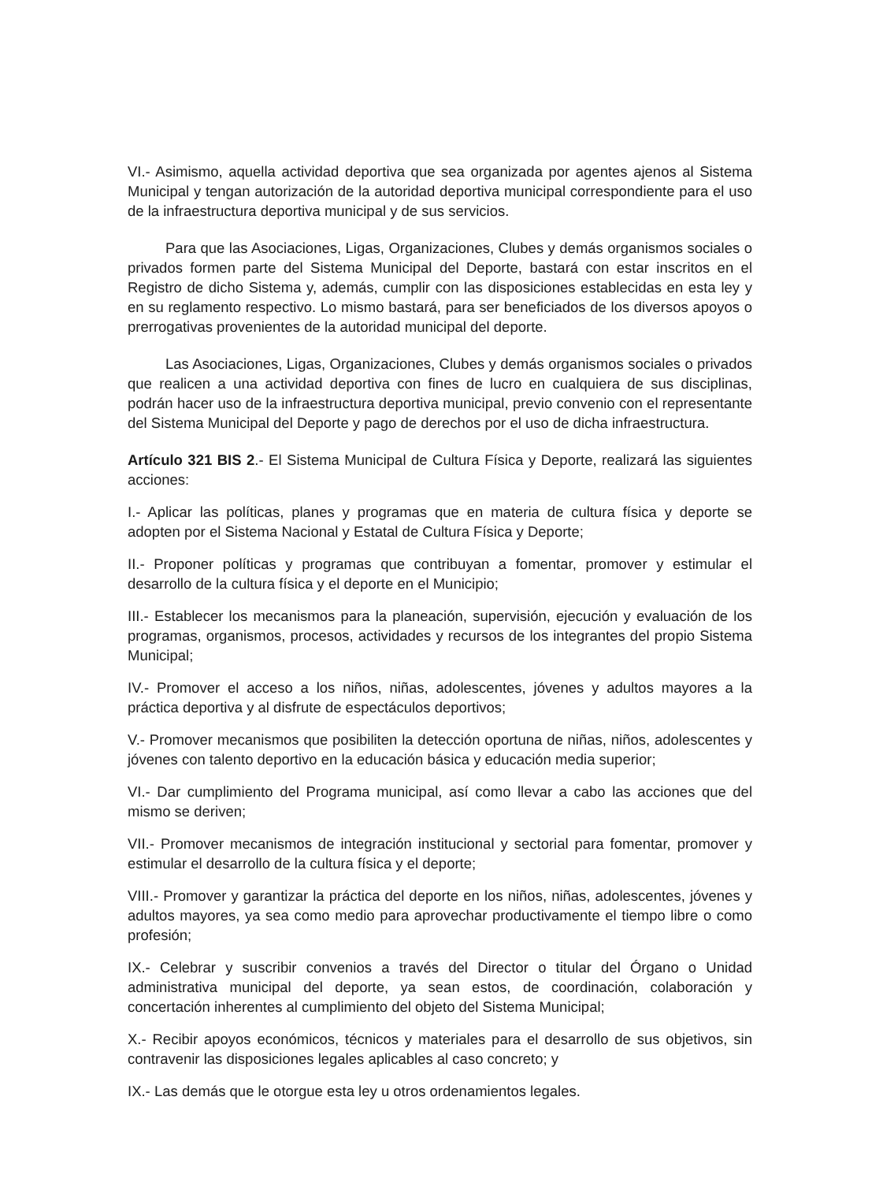VI.- Asimismo, aquella actividad deportiva que sea organizada por agentes ajenos al Sistema Municipal y tengan autorización de la autoridad deportiva municipal correspondiente para el uso de la infraestructura deportiva municipal y de sus servicios.
Para que las Asociaciones, Ligas, Organizaciones, Clubes y demás organismos sociales o privados formen parte del Sistema Municipal del Deporte, bastará con estar inscritos en el Registro de dicho Sistema y, además, cumplir con las disposiciones establecidas en esta ley y en su reglamento respectivo. Lo mismo bastará, para ser beneficiados de los diversos apoyos o prerrogativas provenientes de la autoridad municipal del deporte.
Las Asociaciones, Ligas, Organizaciones, Clubes y demás organismos sociales o privados que realicen a una actividad deportiva con fines de lucro en cualquiera de sus disciplinas, podrán hacer uso de la infraestructura deportiva municipal, previo convenio con el representante del Sistema Municipal del Deporte y pago de derechos por el uso de dicha infraestructura.
Artículo 321 BIS 2.- El Sistema Municipal de Cultura Física y Deporte, realizará las siguientes acciones:
I.- Aplicar las políticas, planes y programas que en materia de cultura física y deporte se adopten por el Sistema Nacional y Estatal de Cultura Física y Deporte;
II.- Proponer políticas y programas que contribuyan a fomentar, promover y estimular el desarrollo de la cultura física y el deporte en el Municipio;
III.- Establecer los mecanismos para la planeación, supervisión, ejecución y evaluación de los programas, organismos, procesos, actividades y recursos de los integrantes del propio Sistema Municipal;
IV.- Promover el acceso a los niños, niñas, adolescentes, jóvenes y adultos mayores a la práctica deportiva y al disfrute de espectáculos deportivos;
V.- Promover mecanismos que posibiliten la detección oportuna de niñas, niños, adolescentes y jóvenes con talento deportivo en la educación básica y educación media superior;
VI.- Dar cumplimiento del Programa municipal, así como llevar a cabo las acciones que del mismo se deriven;
VII.- Promover mecanismos de integración institucional y sectorial para fomentar, promover y estimular el desarrollo de la cultura física y el deporte;
VIII.- Promover y garantizar la práctica del deporte en los niños, niñas, adolescentes, jóvenes y adultos mayores, ya sea como medio para aprovechar productivamente el tiempo libre o como profesión;
IX.- Celebrar y suscribir convenios a través del Director o titular del Órgano o Unidad administrativa municipal del deporte, ya sean estos, de coordinación, colaboración y concertación inherentes al cumplimiento del objeto del Sistema Municipal;
X.- Recibir apoyos económicos, técnicos y materiales para el desarrollo de sus objetivos, sin contravenir las disposiciones legales aplicables al caso concreto; y
IX.- Las demás que le otorgue esta ley u otros ordenamientos legales.